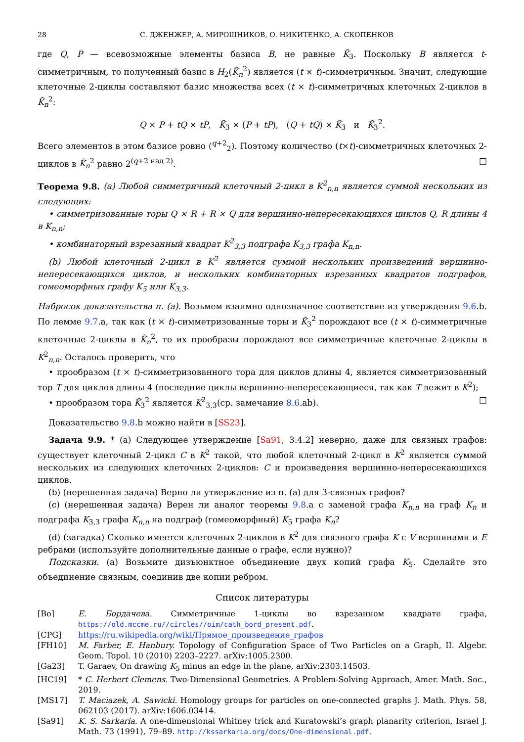28 С. ДЖЕНЖЕР, А. МИРОШНИКОВ, О. НИКИТЕНКО, А. СКОПЕНКОВ
где Q, P — всевозможные элементы базиса B, не равные K̃<sub>3</sub>. Поскольку B является t-симметричным, то полученный базис в H<sub>2</sub>(K̃<sub>n</sub><sup>2</sup>) является (t × t)-симметричным. Значит, следующие клеточные 2-циклы составляют базис множества всех (t × t)-симметричных клеточных 2-циклов в K̃<sub>n</sub><sup>2</sup>:
Q × P + tQ × tP, K̃<sub>3</sub> × (P + tP), (Q + tQ) × K̃<sub>3</sub> и K̃<sub>3</sub><sup>2</sup>.
Всего элементов в этом базисе ровно (<sup>q+2</sup><sub>2</sub>). Поэтому количество (t×t)-симметричных клеточных 2-циклов в K̃<sub>n</sub><sup>2</sup> равно 2<sup>(q+2 над 2)</sup>. □
Теорема 9.8. (a) Любой симметричный клеточный 2-цикл в K<sup>2</sup><sub>n,n</sub> является суммой нескольких из следующих:
• симметризованные торы Q × R + R × Q для вершинно-непересекающихся циклов Q, R длины 4 в K<sub>n,n</sub>;
• комбинаторный взрезанный квадрат K<sup>2</sup><sub>3,3</sub> подграфа K<sub>3,3</sub> графа K<sub>n,n</sub>.
(b) Любой клеточный 2-цикл в K<sup>2</sup> является суммой нескольких произведений вершинно-непересекающихся циклов, и нескольких комбинаторных взрезанных квадратов подграфов, гомеоморфных графу K<sub>5</sub> или K<sub>3,3</sub>.
Набросок доказательства п. (a). Возьмем взаимно однозначное соответствие из утверждения 9.6.b. По лемме 9.7.a, так как (t × t)-симметризованные торы и K̃<sub>3</sub><sup>2</sup> порождают все (t × t)-симметричные клеточные 2-циклы в K̃<sub>n</sub><sup>2</sup>, то их прообразы порождают все симметричные клеточные 2-циклы в K<sup>2</sup><sub>n,n</sub>. Осталось проверить, что
• прообразом (t × t)-симметризованного тора для циклов длины 4, является симметризованный тор T для циклов длины 4 (последние циклы вершинно-непересекающиеся, так как T лежит в K<sup>2</sup>);
• прообразом тора K̃<sub>3</sub><sup>2</sup> является K<sup>2</sup><sub>3,3</sub>(ср. замечание 8.6.ab). □
Доказательство 9.8.b можно найти в [SS23].
Задача 9.9. * (a) Следующее утверждение [Sa91, 3.4.2] неверно, даже для связных графов: существует клеточный 2-цикл C в K<sup>2</sup> такой, что любой клеточный 2-цикл в K<sup>2</sup> является суммой нескольких из следующих клеточных 2-циклов: C и произведения вершинно-непересекающихся циклов.
(b) (нерешенная задача) Верно ли утверждение из п. (a) для 3-связных графов?
(c) (нерешенная задача) Верен ли аналог теоремы 9.8.a с заменой графа K<sub>n,n</sub> на граф K<sub>n</sub> и подграфа K<sub>3,3</sub> графа K<sub>n,n</sub> на подграф (гомеоморфный) K<sub>5</sub> графа K<sub>n</sub>?
(d) (загадка) Сколько имеется клеточных 2-циклов в K<sup>2</sup> для связного графа K с V вершинами и E ребрами (используйте дополнительные данные о графе, если нужно)?
Подсказки. (a) Возьмите дизъюнктное объединение двух копий графа K<sub>5</sub>. Сделайте это объединение связным, соединив две копии ребром.
Список литературы
| [Bo] | E. Бордачева. Симметричные 1-циклы во взрезанном квадрате графа, https://old.mccme.ru//circles//oim/cath_bord_present.pdf . |
| [CPG] | https://ru.wikipedia.org/wiki/Прямое_произведение_графов |
| [FH10] | M. Farber, E. Hanbury. Topology of Configuration Space of Two Particles on a Graph, II. Algebr. Geom. Topol. 10 (2010) 2203–2227. arXiv:1005.2300. |
| [Ga23] | T. Garaev, On drawing K<sub>5</sub> minus an edge in the plane, arXiv:2303.14503. |
| [HC19] | * C. Herbert Clemens. Two-Dimensional Geometries. A Problem-Solving Approach, Amer. Math. Soc., 2019. |
| [MS17] | T. Maciazek, A. Sawicki. Homology groups for particles on one-connected graphs J. Math. Phys. 58, 062103 (2017). arXiv:1606.03414. |
| [Sa91] | K. S. Sarkaria. A one-dimensional Whitney trick and Kuratowski’s graph planarity criterion, Israel J. Math. 73 (1991), 79–89. http://kssarkaria.org/docs/One-dimensional.pdf . |